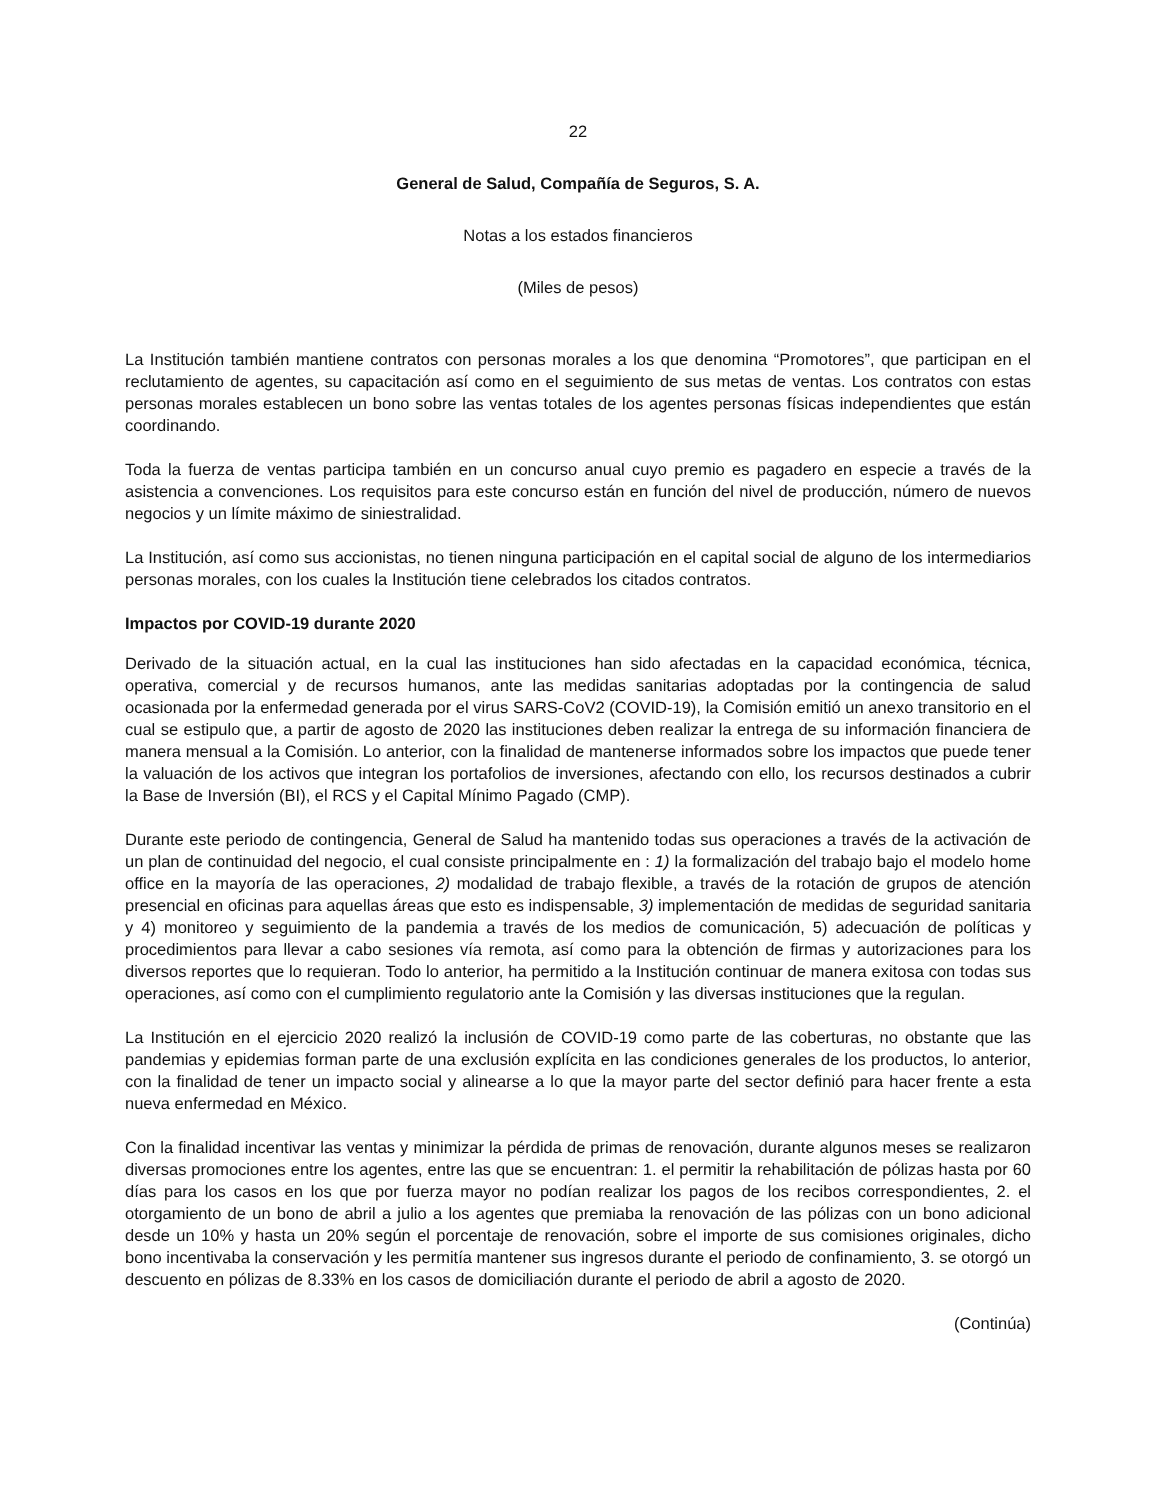22
General de Salud, Compañía de Seguros, S. A.
Notas a los estados financieros
(Miles de pesos)
La Institución también mantiene contratos con personas morales a los que denomina “Promotores”, que participan en el reclutamiento de agentes, su capacitación así como en el seguimiento de sus metas de ventas. Los contratos con estas personas morales establecen un bono sobre las ventas totales de los agentes personas físicas independientes que están coordinando.
Toda la fuerza de ventas participa también en un concurso anual cuyo premio es pagadero en especie a través de la asistencia a convenciones. Los requisitos para este concurso están en función del nivel de producción, número de nuevos negocios y un límite máximo de siniestralidad.
La Institución, así como sus accionistas, no tienen ninguna participación en el capital social de alguno de los intermediarios personas morales, con los cuales la Institución tiene celebrados los citados contratos.
Impactos por COVID-19 durante 2020
Derivado de la situación actual, en la cual las instituciones han sido afectadas en la capacidad económica, técnica, operativa, comercial y de recursos humanos, ante las medidas sanitarias adoptadas por la contingencia de salud ocasionada por la enfermedad generada por el virus SARS-CoV2 (COVID-19), la Comisión emitió un anexo transitorio en el cual se estipulo que, a partir de agosto de 2020 las instituciones deben realizar la entrega de su información financiera de manera mensual a la Comisión. Lo anterior, con la finalidad de mantenerse informados sobre los impactos que puede tener la valuación de los activos que integran los portafolios de inversiones, afectando con ello, los recursos destinados a cubrir la Base de Inversión (BI), el RCS y el Capital Mínimo Pagado (CMP).
Durante este periodo de contingencia, General de Salud ha mantenido todas sus operaciones a través de la activación de un plan de continuidad del negocio, el cual consiste principalmente en : 1) la formalización del trabajo bajo el modelo home office en la mayoría de las operaciones, 2) modalidad de trabajo flexible, a través de la rotación de grupos de atención presencial en oficinas para aquellas áreas que esto es indispensable, 3) implementación de medidas de seguridad sanitaria y 4) monitoreo y seguimiento de la pandemia a través de los medios de comunicación, 5) adecuación de políticas y procedimientos para llevar a cabo sesiones vía remota, así como para la obtención de firmas y autorizaciones para los diversos reportes que lo requieran. Todo lo anterior, ha permitido a la Institución continuar de manera exitosa con todas sus operaciones, así como con el cumplimiento regulatorio ante la Comisión y las diversas instituciones que la regulan.
La Institución en el ejercicio 2020 realizó la inclusión de COVID-19 como parte de las coberturas, no obstante que las pandemias y epidemias forman parte de una exclusión explícita en las condiciones generales de los productos, lo anterior, con la finalidad de tener un impacto social y alinearse a lo que la mayor parte del sector definió para hacer frente a esta nueva enfermedad en México.
Con la finalidad incentivar las ventas y minimizar la pérdida de primas de renovación, durante algunos meses se realizaron diversas promociones entre los agentes, entre las que se encuentran: 1. el permitir la rehabilitación de pólizas hasta por 60 días para los casos en los que por fuerza mayor no podían realizar los pagos de los recibos correspondientes, 2. el otorgamiento de un bono de abril a julio a los agentes que premiaba la renovación de las pólizas con un bono adicional desde un 10% y hasta un 20% según el porcentaje de renovación, sobre el importe de sus comisiones originales, dicho bono incentivaba la conservación y les permitía mantener sus ingresos durante el periodo de confinamiento, 3. se otorgó un descuento en pólizas de 8.33% en los casos de domiciliación durante el periodo de abril a agosto de 2020.
(Continúa)